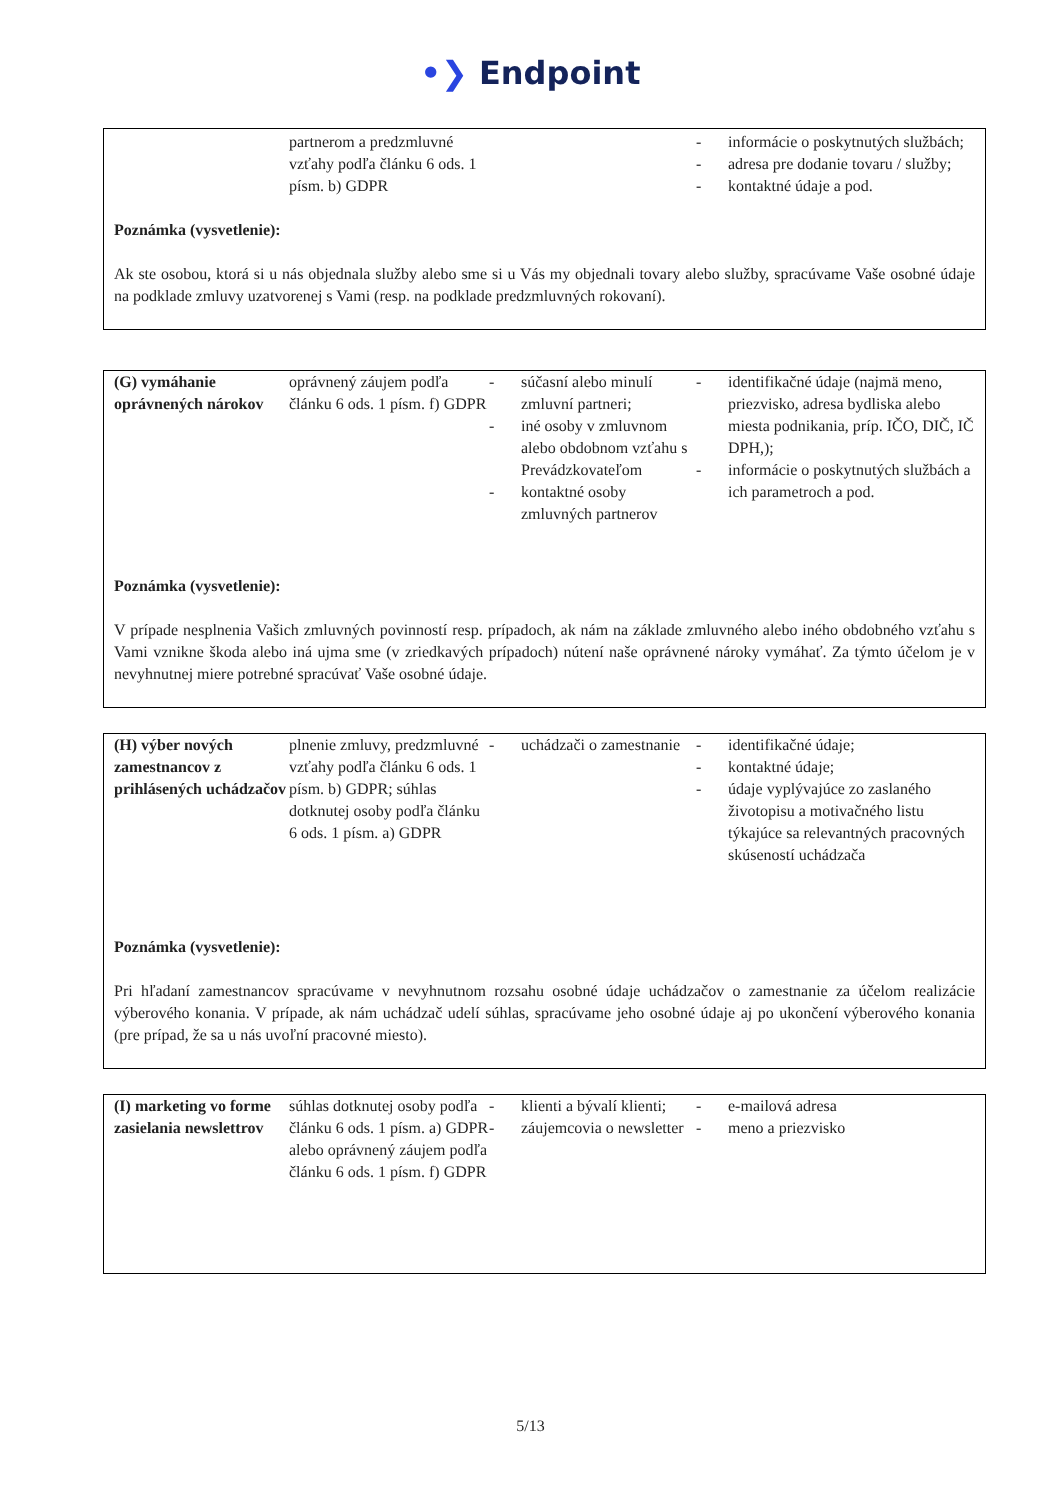•❯ Endpoint
| | partnerom a predzmluvné vzťahy podľa článku 6 ods. 1 písm. b) GDPR | | - informácie o poskytnutých službách; - adresa pre dodanie tovaru / služby; - kontaktné údaje a pod. |
Poznámka (vysvetlenie):
Ak ste osobou, ktorá si u nás objednala služby alebo sme si u Vás my objednali tovary alebo služby, spracúvame Vaše osobné údaje na podklade zmluvy uzatvorenej s Vami (resp. na podklade predzmluvných rokovaní).
| (G) vymáhanie oprávnených nárokov | oprávnený záujem podľa článku 6 ods. 1 písm. f) GDPR | - súčasní alebo minulí zmluvní partneri; - iné osoby v zmluvnom alebo obdobnom vzťahu s Prevádzkovateľom - kontaktné osoby zmluvných partnerov | - identifikačné údaje (najmä meno, priezvisko, adresa bydliska alebo miesta podnikania, príp. IČO, DIČ, IČ DPH,); - informácie o poskytnutých službách a ich parametroch a pod. |
Poznámka (vysvetlenie):
V prípade nesplnenia Vašich zmluvných povinností resp. prípadoch, ak nám na základe zmluvného alebo iného obdobného vzťahu s Vami vznikne škoda alebo iná ujma sme (v zriedkavých prípadoch) nútení naše oprávnené nároky vymáhať. Za týmto účelom je v nevyhnutnej miere potrebné spracúvať Vaše osobné údaje.
| (H) výber nových zamestnancov z prihlásených uchádzačov | plnenie zmluvy, predzmluvné vzťahy podľa článku 6 ods. 1 písm. b) GDPR; súhlas dotknutej osoby podľa článku 6 ods. 1 písm. a) GDPR | - uchádzači o zamestnanie | - identifikačné údaje; - kontaktné údaje; - údaje vyplývajúce zo zaslaného životopisu a motivačného listu týkajúce sa relevantných pracovných skúseností uchádzača |
Poznámka (vysvetlenie):
Pri hľadaní zamestnancov spracúvame v nevyhnutnom rozsahu osobné údaje uchádzačov o zamestnanie za účelom realizácie výberového konania. V prípade, ak nám uchádzač udelí súhlas, spracúvame jeho osobné údaje aj po ukončení výberového konania (pre prípad, že sa u nás uvoľní pracovné miesto).
| (I) marketing vo forme zasielania newslettrov | súhlas dotknutej osoby podľa článku 6 ods. 1 písm. a) GDPR alebo oprávnený záujem podľa článku 6 ods. 1 písm. f) GDPR | - klienti a bývalí klienti; - záujemcovia o newsletter | - e-mailová adresa - meno a priezvisko |
5/13